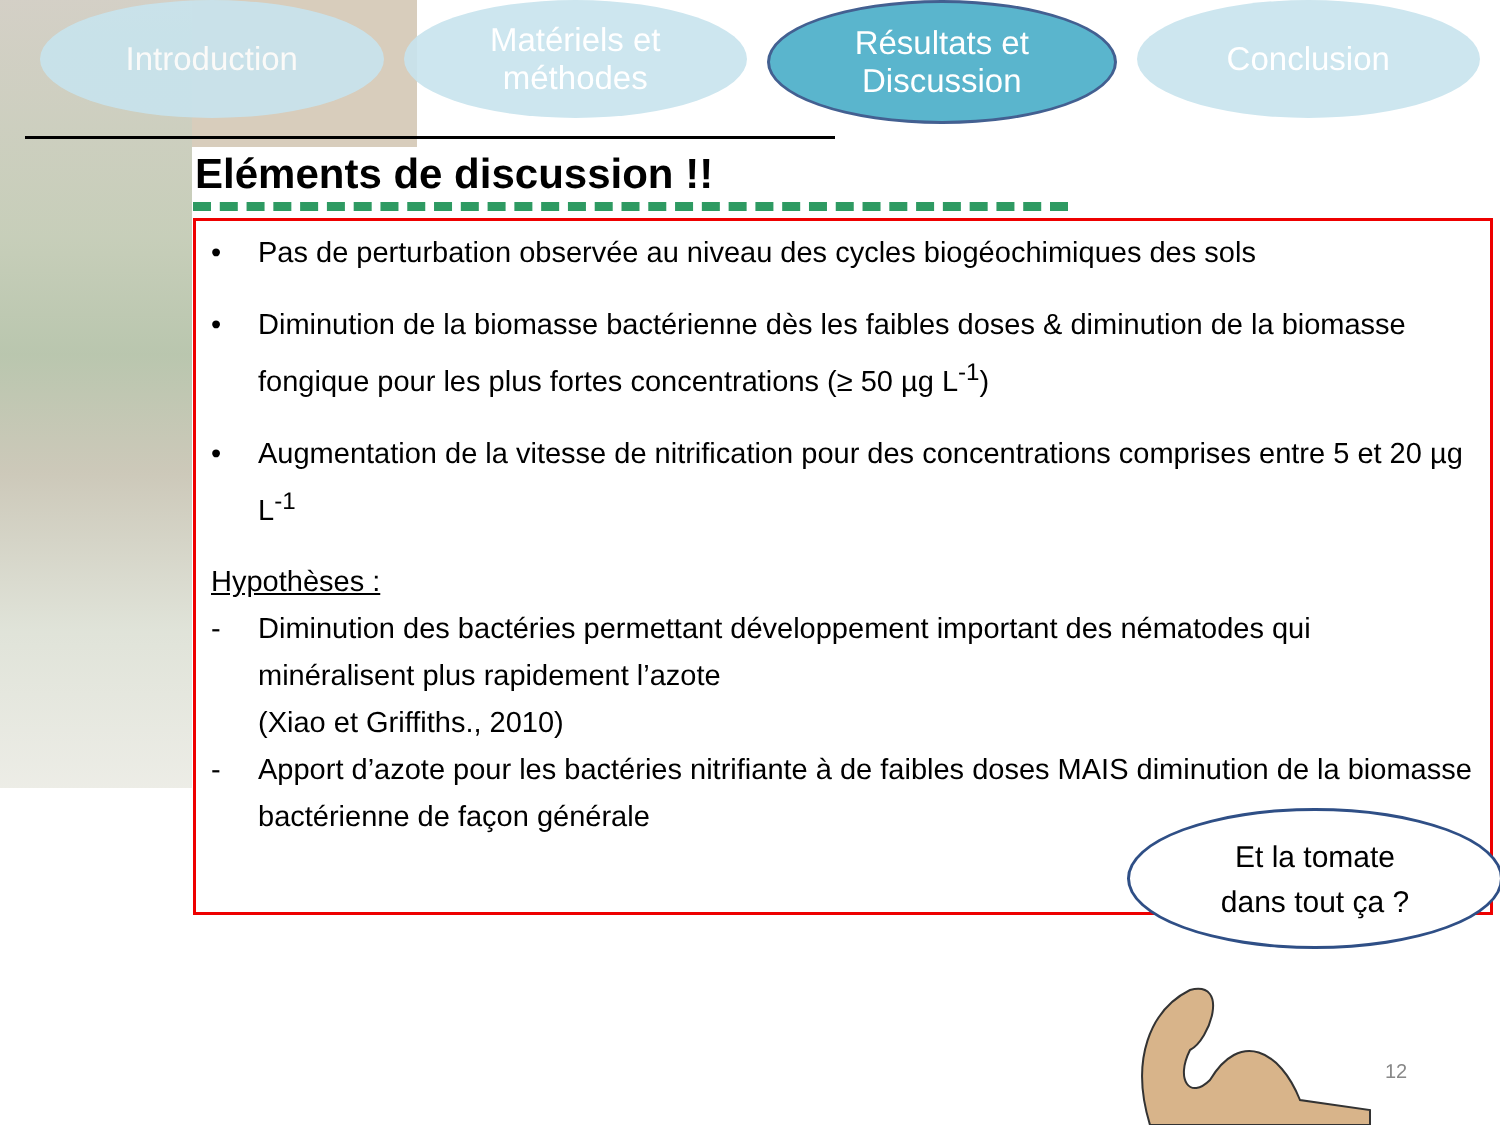Introduction Matériels et
méthodes
Résultats et
Discussion
Conclusion
Eléments de discussion !!
• Pas de perturbation observée au niveau des cycles biogéochimiques des sols
• Diminution de la biomasse bactérienne dès les faibles doses & diminution de la biomasse fongique pour les plus fortes concentrations (≥ 50 µg L<sup>-1</sup>)
• Augmentation de la vitesse de nitrification pour des concentrations comprises entre 5 et 20 µg L<sup>-1</sup>
Hypothèses :
- Diminution des bactéries permettant développement important des nématodes qui minéralisent plus rapidement l’azote
(Xiao et Griffiths., 2010)
- Apport d’azote pour les bactéries nitrifiante à de faibles doses MAIS diminution de la biomasse bactérienne de façon générale
Et la tomate
dans tout ça ?
12